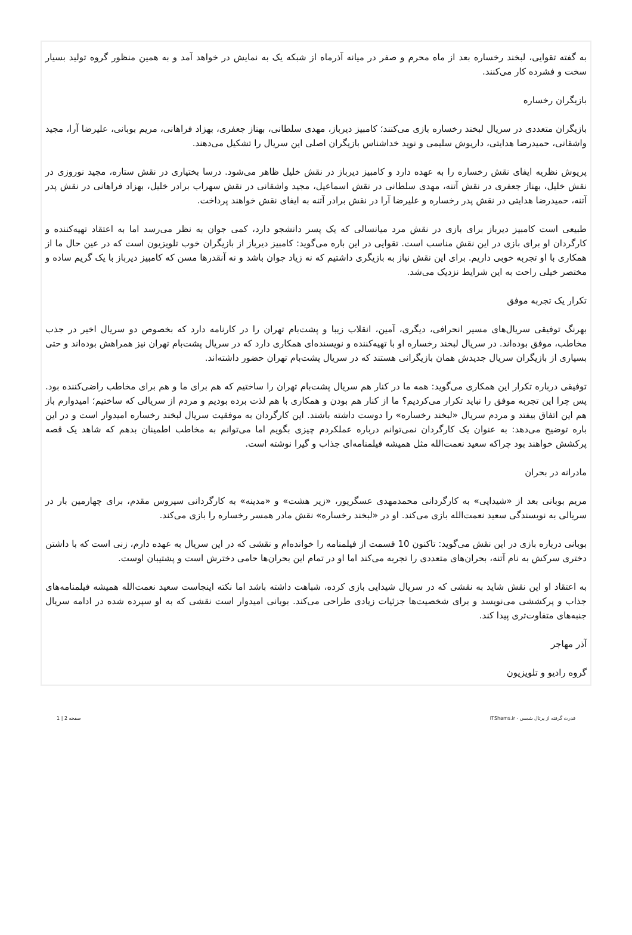به گفته تقوایی، لبخند رخساره بعد از ماه محرم و صفر در میانه آذرماه از شبکه یک به نمایش در خواهد آمد و به همین منظور گروه تولید بسیار سخت و فشرده کار می‌کنند.
بازیگران رخساره
بازیگران متعددی در سریال لبخند رخساره بازی می‌کنند؛ کامبیز دیرباز، مهدی سلطانی، بهناز جعفری، بهزاد فراهانی، مریم بوبانی، علیرضا آرا، مجید واشقانی، حمیدرضا هدایتی، داریوش سلیمی و نوید خداشناس بازیگران اصلی این سریال را تشکیل می‌دهند.
پریوش نظریه ایفای نقش رخساره را به عهده دارد و کامبیز دیرباز در نقش خلیل ظاهر می‌شود. درسا بختیاری در نقش ستاره، مجید نوروزی در نقش خلیل، بهناز جعفری در نقش آتنه، مهدی سلطانی در نقش اسماعیل، مجید واشقانی در نقش سهراب برادر خلیل، بهزاد فراهانی در نقش پدر آتنه، حمیدرضا هدایتی در نقش پدر رخساره و علیرضا آرا در نقش برادر آتنه به ایفای نقش خواهند پرداخت.
طبیعی است کامبیز دیرباز برای بازی در نقش مرد میانسالی که یک پسر دانشجو دارد، کمی جوان به نظر می‌رسد اما به اعتقاد تهیه‌کننده و کارگردان او برای بازی در این نقش مناسب است. تقوایی در این باره می‌گوید: کامبیز دیرباز از بازیگران خوب تلویزیون است که در عین حال ما از همکاری با او تجربه خوبی داریم. برای این نقش نیاز به بازیگری داشتیم که نه زیاد جوان باشد و نه آنقدرها مسن که کامبیز دیرباز با یک گریم ساده و مختصر خیلی راحت به این شرایط نزدیک می‌شد.
تکرار یک تجربه موفق
بهرنگ توفیقی سریال‌های مسیر انحرافی، دیگری، آمین، انقلاب زیبا و پشت‌بام تهران را در کارنامه دارد که بخصوص دو سریال اخیر در جذب مخاطب، موفق بوده‌اند. در سریال لبخند رخساره او با تهیه‌کننده و نویسنده‌ای همکاری دارد که در سریال پشت‌بام تهران نیز همراهش بوده‌اند و حتی بسیاری از بازیگران سریال جدیدش همان بازیگرانی هستند که در سریال پشت‌بام تهران حضور داشته‌اند.
توفیقی درباره تکرار این همکاری می‌گوید: همه ما در کنار هم سریال پشت‌بام تهران را ساختیم که هم برای ما و هم برای مخاطب راضی‌کننده بود. پس چرا این تجربه موفق را نباید تکرار می‌کردیم؟ ما از کنار هم بودن و همکاری با هم لذت برده بودیم و مردم از سریالی که ساختیم؛ امیدوارم باز هم این اتفاق بیفتد و مردم سریال «لبخند رخساره» را دوست داشته باشند. این کارگردان به موفقیت سریال لبخند رخساره امیدوار است و در این باره توضیح می‌دهد: به عنوان یک کارگردان نمی‌توانم درباره عملکردم چیزی بگویم اما می‌توانم به مخاطب اطمینان بدهم که شاهد یک قصه پرکشش خواهند بود چراکه سعید نعمت‌الله مثل همیشه فیلمنامه‌ای جذاب و گیرا نوشته است.
مادرانه در بحران
مریم بوبانی بعد از «شیدایی» به کارگردانی محمدمهدی عسگرپور، «زیر هشت» و «مدینه» به کارگردانی سیروس مقدم، برای چهارمین بار در سریالی به نویسندگی سعید نعمت‌الله بازی می‌کند. او در «لبخند رخساره» نقش مادر همسر رخساره را بازی می‌کند.
بوبانی درباره بازی در این نقش می‌گوید: تاکنون 10 قسمت از فیلمنامه را خوانده‌ام و نقشی که در این سریال به عهده دارم، زنی است که با داشتن دختری سرکش به نام آتنه، بحران‌های متعددی را تجربه می‌کند اما او در تمام این بحران‌ها حامی دخترش است و پشتیبان اوست.
به اعتقاد او این نقش شاید به نقشی که در سریال شیدایی بازی کرده، شباهت داشته باشد اما نکته اینجاست سعید نعمت‌الله همیشه فیلمنامه‌های جذاب و پرکششی می‌نویسد و برای شخصیت‌ها جزئیات زیادی طراحی می‌کند. بوبانی امیدوار است نقشی که به او سپرده شده در ادامه سریال جنبه‌های متفاوت‌تری پیدا کند.
آذر مهاجر
گروه رادیو و تلویزیون
قدرت گرفته از پرتال شمس - ITShams.ir صفحه 2 | 1